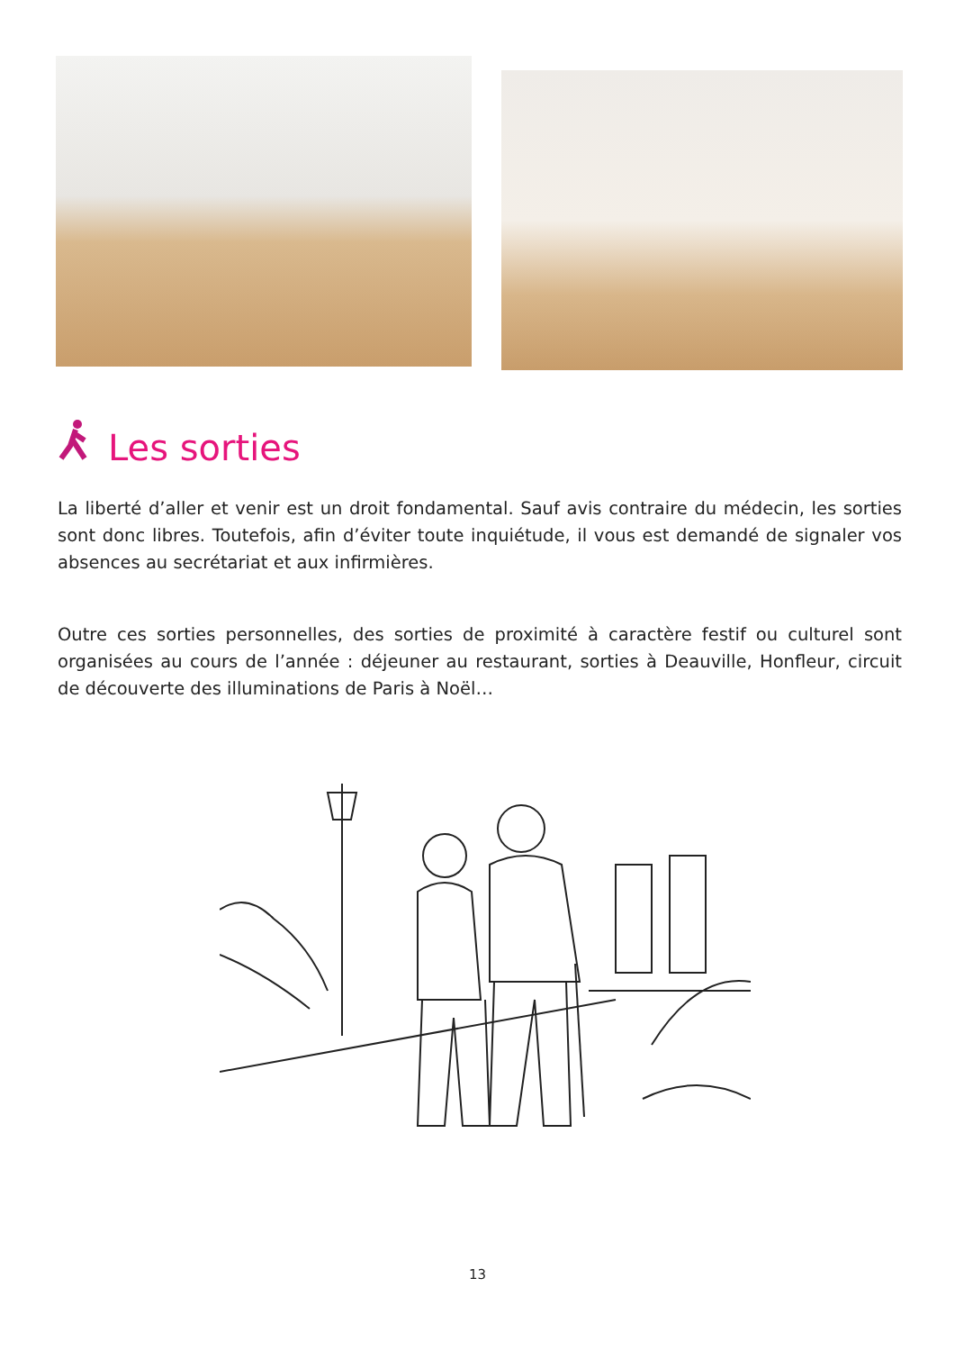Les sorties
La liberté d’aller et venir est un droit fondamental. Sauf avis contraire du médecin, les sorties sont donc libres. Toutefois, afin d’éviter toute inquiétude, il vous est demandé de signaler vos absences au secrétariat et aux infirmières.
Outre ces sorties personnelles, des sorties de proximité à caractère festif ou culturel sont organisées au cours de l’année : déjeuner au restaurant, sorties à Deauville, Honfleur, circuit de découverte des illuminations de Paris à Noël…
13